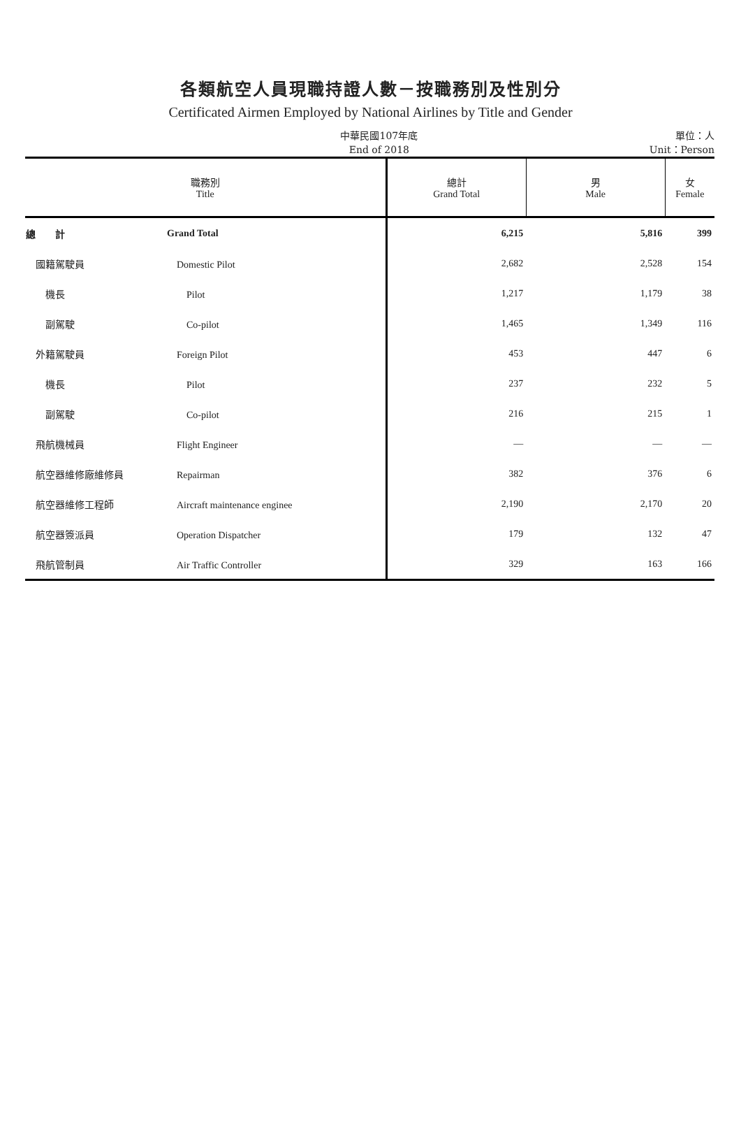各類航空人員現職持證人數－按職務別及性別分
Certificated Airmen Employed by National Airlines by Title and Gender
中華民國107年底
End of 2018
單位：人
Unit：Person
| 職務別 Title | | 總計 Grand Total | 男 Male | 女 Female |
| --- | --- | --- | --- | --- |
| 總 計 | Grand Total | 6,215 | 5,816 | 399 |
| 國籍駕駛員 | Domestic Pilot | 2,682 | 2,528 | 154 |
| 機長 | Pilot | 1,217 | 1,179 | 38 |
| 副駕駛 | Co-pilot | 1,465 | 1,349 | 116 |
| 外籍駕駛員 | Foreign Pilot | 453 | 447 | 6 |
| 機長 | Pilot | 237 | 232 | 5 |
| 副駕駛 | Co-pilot | 216 | 215 | 1 |
| 飛航機械員 | Flight Engineer | — | — | — |
| 航空器維修廠維修員 | Repairman | 382 | 376 | 6 |
| 航空器維修工程師 | Aircraft maintenance enginee | 2,190 | 2,170 | 20 |
| 航空器簽派員 | Operation Dispatcher | 179 | 132 | 47 |
| 飛航管制員 | Air Traffic Controller | 329 | 163 | 166 |